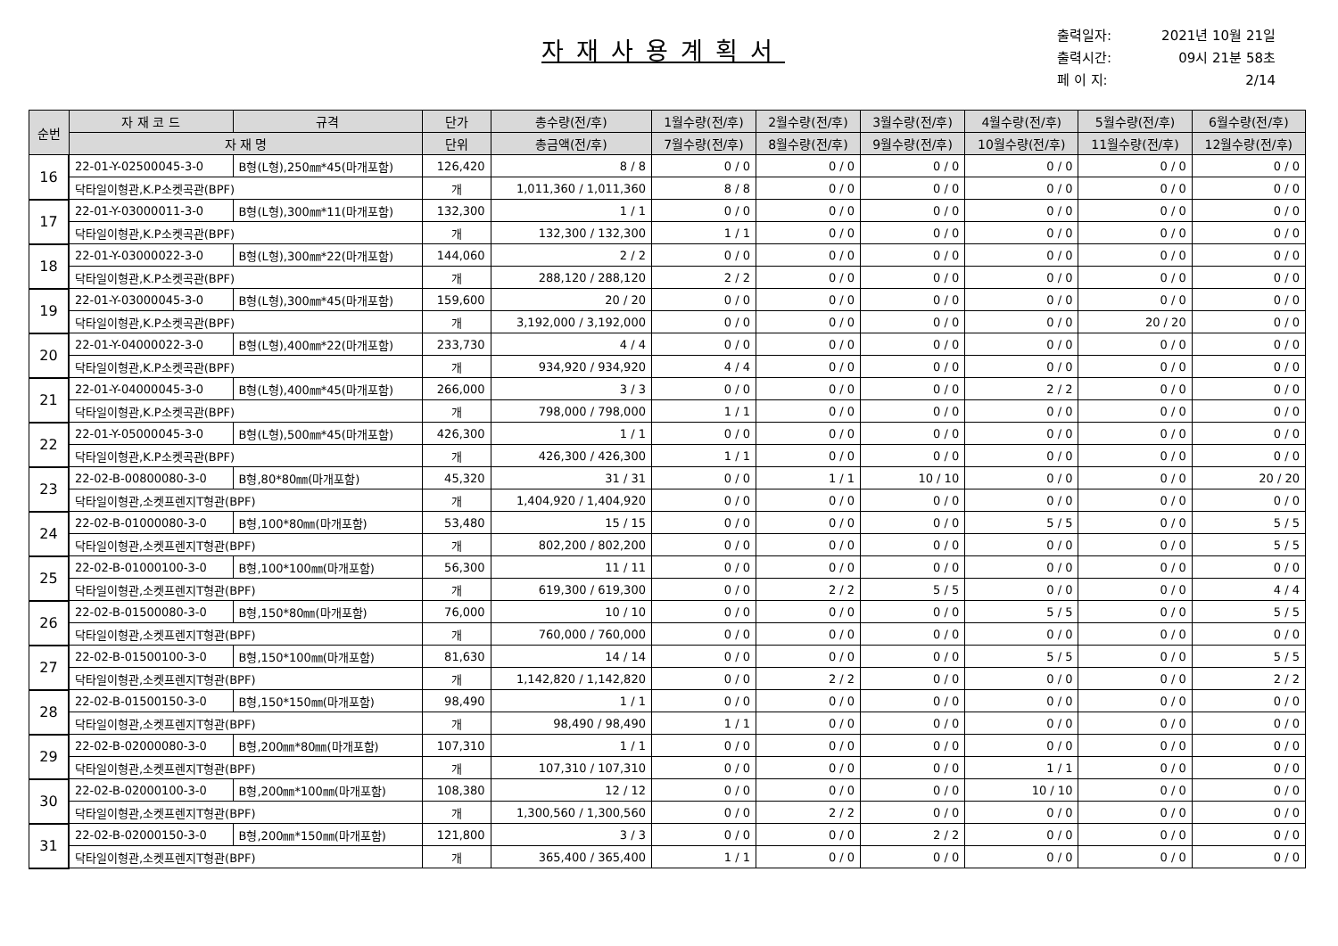자재사용계획서
출력일자: 2021년 10월 21일
출력시간: 09시 21분 58초
페 이 지: 2/14
| 순번 | 자 재 코 드 | 규격 | 단가 | 총수량(전/후) | 1월수량(전/후) | 2월수량(전/후) | 3월수량(전/후) | 4월수량(전/후) | 5월수량(전/후) | 6월수량(전/후) |
| --- | --- | --- | --- | --- | --- | --- | --- | --- | --- | --- |
| | 자 재 명 | | 단위 | 총금액(전/후) | 7월수량(전/후) | 8월수량(전/후) | 9월수량(전/후) | 10월수량(전/후) | 11월수량(전/후) | 12월수량(전/후) |
| 16 | 22-01-Y-02500045-3-0 | B형(L형),250㎜*45(마개포함) | 126,420 | 8 / 8 | 0 / 0 | 0 / 0 | 0 / 0 | 0 / 0 | 0 / 0 | 0 / 0 |
| | 닥타일이형관,K.P소켓곡관(BPF) | | 개 | 1,011,360 / 1,011,360 | 8 / 8 | 0 / 0 | 0 / 0 | 0 / 0 | 0 / 0 | 0 / 0 |
| 17 | 22-01-Y-03000011-3-0 | B형(L형),300㎜*11(마개포함) | 132,300 | 1 / 1 | 0 / 0 | 0 / 0 | 0 / 0 | 0 / 0 | 0 / 0 | 0 / 0 |
| | 닥타일이형관,K.P소켓곡관(BPF) | | 개 | 132,300 / 132,300 | 1 / 1 | 0 / 0 | 0 / 0 | 0 / 0 | 0 / 0 | 0 / 0 |
| 18 | 22-01-Y-03000022-3-0 | B형(L형),300㎜*22(마개포함) | 144,060 | 2 / 2 | 0 / 0 | 0 / 0 | 0 / 0 | 0 / 0 | 0 / 0 | 0 / 0 |
| | 닥타일이형관,K.P소켓곡관(BPF) | | 개 | 288,120 / 288,120 | 2 / 2 | 0 / 0 | 0 / 0 | 0 / 0 | 0 / 0 | 0 / 0 |
| 19 | 22-01-Y-03000045-3-0 | B형(L형),300㎜*45(마개포함) | 159,600 | 20 / 20 | 0 / 0 | 0 / 0 | 0 / 0 | 0 / 0 | 0 / 0 | 0 / 0 |
| | 닥타일이형관,K.P소켓곡관(BPF) | | 개 | 3,192,000 / 3,192,000 | 0 / 0 | 0 / 0 | 0 / 0 | 0 / 0 | 20 / 20 | 0 / 0 |
| 20 | 22-01-Y-04000022-3-0 | B형(L형),400㎜*22(마개포함) | 233,730 | 4 / 4 | 0 / 0 | 0 / 0 | 0 / 0 | 0 / 0 | 0 / 0 | 0 / 0 |
| | 닥타일이형관,K.P소켓곡관(BPF) | | 개 | 934,920 / 934,920 | 4 / 4 | 0 / 0 | 0 / 0 | 0 / 0 | 0 / 0 | 0 / 0 |
| 21 | 22-01-Y-04000045-3-0 | B형(L형),400㎜*45(마개포함) | 266,000 | 3 / 3 | 0 / 0 | 0 / 0 | 0 / 0 | 2 / 2 | 0 / 0 | 0 / 0 |
| | 닥타일이형관,K.P소켓곡관(BPF) | | 개 | 798,000 / 798,000 | 1 / 1 | 0 / 0 | 0 / 0 | 0 / 0 | 0 / 0 | 0 / 0 |
| 22 | 22-01-Y-05000045-3-0 | B형(L형),500㎜*45(마개포함) | 426,300 | 1 / 1 | 0 / 0 | 0 / 0 | 0 / 0 | 0 / 0 | 0 / 0 | 0 / 0 |
| | 닥타일이형관,K.P소켓곡관(BPF) | | 개 | 426,300 / 426,300 | 1 / 1 | 0 / 0 | 0 / 0 | 0 / 0 | 0 / 0 | 0 / 0 |
| 23 | 22-02-B-00800080-3-0 | B형,80*80㎜(마개포함) | 45,320 | 31 / 31 | 0 / 0 | 1 / 1 | 10 / 10 | 0 / 0 | 0 / 0 | 20 / 20 |
| | 닥타일이형관,소켓프렌지T형관(BPF) | | 개 | 1,404,920 / 1,404,920 | 0 / 0 | 0 / 0 | 0 / 0 | 0 / 0 | 0 / 0 | 0 / 0 |
| 24 | 22-02-B-01000080-3-0 | B형,100*80㎜(마개포함) | 53,480 | 15 / 15 | 0 / 0 | 0 / 0 | 0 / 0 | 5 / 5 | 0 / 0 | 5 / 5 |
| | 닥타일이형관,소켓프렌지T형관(BPF) | | 개 | 802,200 / 802,200 | 0 / 0 | 0 / 0 | 0 / 0 | 0 / 0 | 0 / 0 | 5 / 5 |
| 25 | 22-02-B-01000100-3-0 | B형,100*100㎜(마개포함) | 56,300 | 11 / 11 | 0 / 0 | 0 / 0 | 0 / 0 | 0 / 0 | 0 / 0 | 0 / 0 |
| | 닥타일이형관,소켓프렌지T형관(BPF) | | 개 | 619,300 / 619,300 | 0 / 0 | 2 / 2 | 5 / 5 | 0 / 0 | 0 / 0 | 4 / 4 |
| 26 | 22-02-B-01500080-3-0 | B형,150*80㎜(마개포함) | 76,000 | 10 / 10 | 0 / 0 | 0 / 0 | 0 / 0 | 5 / 5 | 0 / 0 | 5 / 5 |
| | 닥타일이형관,소켓프렌지T형관(BPF) | | 개 | 760,000 / 760,000 | 0 / 0 | 0 / 0 | 0 / 0 | 0 / 0 | 0 / 0 | 0 / 0 |
| 27 | 22-02-B-01500100-3-0 | B형,150*100㎜(마개포함) | 81,630 | 14 / 14 | 0 / 0 | 0 / 0 | 0 / 0 | 5 / 5 | 0 / 0 | 5 / 5 |
| | 닥타일이형관,소켓프렌지T형관(BPF) | | 개 | 1,142,820 / 1,142,820 | 0 / 0 | 2 / 2 | 0 / 0 | 0 / 0 | 0 / 0 | 2 / 2 |
| 28 | 22-02-B-01500150-3-0 | B형,150*150㎜(마개포함) | 98,490 | 1 / 1 | 0 / 0 | 0 / 0 | 0 / 0 | 0 / 0 | 0 / 0 | 0 / 0 |
| | 닥타일이형관,소켓프렌지T형관(BPF) | | 개 | 98,490 / 98,490 | 1 / 1 | 0 / 0 | 0 / 0 | 0 / 0 | 0 / 0 | 0 / 0 |
| 29 | 22-02-B-02000080-3-0 | B형,200㎜*80㎜(마개포함) | 107,310 | 1 / 1 | 0 / 0 | 0 / 0 | 0 / 0 | 0 / 0 | 0 / 0 | 0 / 0 |
| | 닥타일이형관,소켓프렌지T형관(BPF) | | 개 | 107,310 / 107,310 | 0 / 0 | 0 / 0 | 0 / 0 | 1 / 1 | 0 / 0 | 0 / 0 |
| 30 | 22-02-B-02000100-3-0 | B형,200㎜*100㎜(마개포함) | 108,380 | 12 / 12 | 0 / 0 | 0 / 0 | 0 / 0 | 10 / 10 | 0 / 0 | 0 / 0 |
| | 닥타일이형관,소켓프렌지T형관(BPF) | | 개 | 1,300,560 / 1,300,560 | 0 / 0 | 2 / 2 | 0 / 0 | 0 / 0 | 0 / 0 | 0 / 0 |
| 31 | 22-02-B-02000150-3-0 | B형,200㎜*150㎜(마개포함) | 121,800 | 3 / 3 | 0 / 0 | 0 / 0 | 2 / 2 | 0 / 0 | 0 / 0 | 0 / 0 |
| | 닥타일이형관,소켓프렌지T형관(BPF) | | 개 | 365,400 / 365,400 | 1 / 1 | 0 / 0 | 0 / 0 | 0 / 0 | 0 / 0 | 0 / 0 |